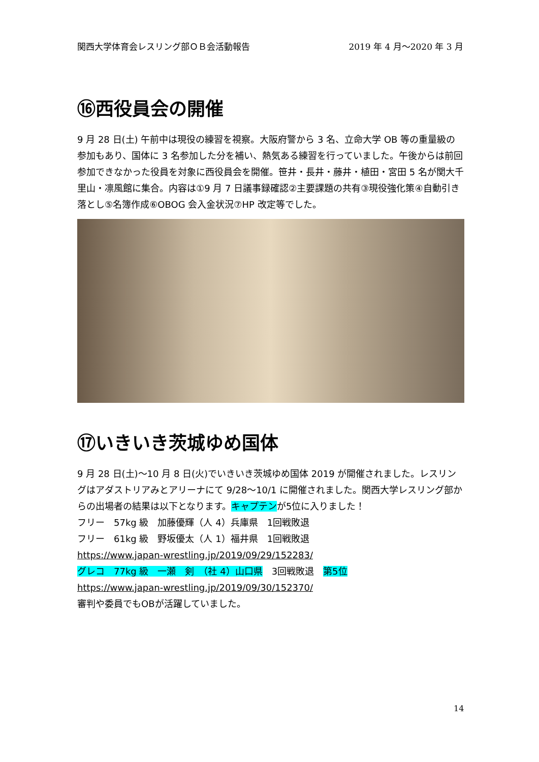関西大学体育会レスリング部ＯＢ会活動報告 2019 年 4 月～2020 年 3 月
⑯西役員会の開催
9 月 28 日(土) 午前中は現役の練習を視察。大阪府警から 3 名、立命大学 OB 等の重量級の参加もあり、国体に 3 名参加した分を補い、熱気ある練習を行っていました。午後からは前回参加できなかった役員を対象に西役員会を開催。笹井・長井・藤井・植田・宮田 5 名が関大千里山・凛風館に集合。内容は①9 月 7 日議事録確認②主要課題の共有③現役強化策④自動引き落とし⑤名簿作成⑥OBOG 会入金状況⑦HP 改定等でした。
⑰いきいき茨城ゆめ国体
9 月 28 日(土)～10 月 8 日(火)でいきいき茨城ゆめ国体 2019 が開催されました。レスリングはアダストリアみとアリーナにて 9/28～10/1 に開催されました。関西大学レスリング部からの出場者の結果は以下となります。キャプテンが5位に入りました！
フリー　57kg 級　加藤優輝（人 4）兵庫県　1回戦敗退
フリー　61kg 級　野坂優太（人 1）福井県　1回戦敗退
https://www.japan-wrestling.jp/2019/09/29/152283/
グレコ　77kg 級　一瀬　剣　（社 4）山口県　3回戦敗退　第5位
https://www.japan-wrestling.jp/2019/09/30/152370/
審判や委員でもOBが活躍していました。
14